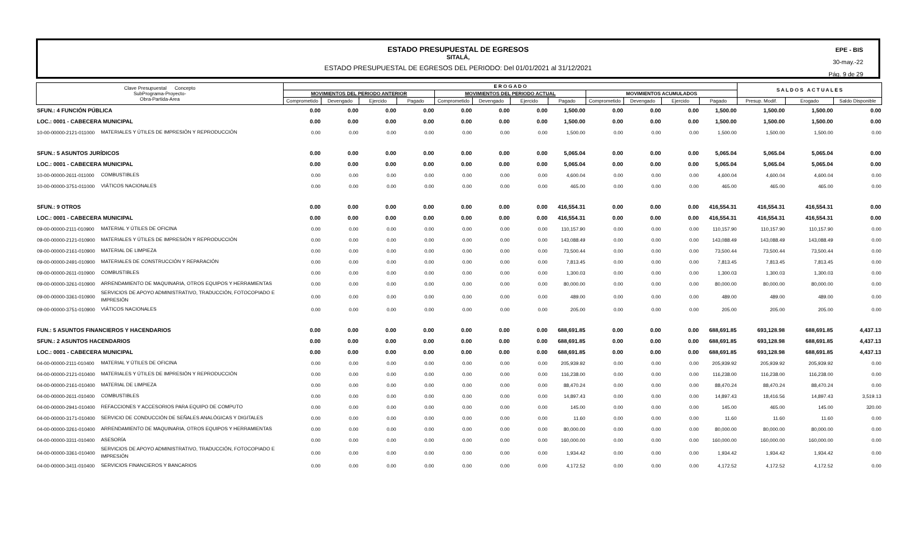ESTADO PRESUPUESTAL DE EGRESOS
SITALÁ,
ESTADO PRESUPUESTAL DE EGRESOS DEL PERIODO: Del 01/01/2021 al 31/12/2021
EPE - BIS
30-may.-22
Pág. 9 de 29
| Clave Presupuestal Concepto SubPrograma-Proyecto- Obra-Partida-Area | | E R O G A D O | | | | | | | | | | | | S A L D O S A C T U A L E S | | |
| --- | --- | --- | --- | --- | --- | --- | --- | --- | --- | --- | --- | --- | --- | --- | --- | --- |
| | | MOVIMIENTOS DEL PERIODO ANTERIOR | | | | MOVIMIENTOS DEL PERIODO ACTUAL | | | | MOVIMIENTOS ACUMULADOS | | | | | | |
| | | Comprometido | Devengado | Ejercido | Pagado | Comprometido | Devengado | Ejercido | Pagado | Comprometido | Devengado | Ejercido | Pagado | Presup. Modif. | Erogado | Saldo Disponible |
| SFUN.: 4 FUNCIÓN PÚBLICA | | 0.00 | 0.00 | 0.00 | 0.00 | 0.00 | 0.00 | 0.00 | 1,500.00 | 0.00 | 0.00 | 0.00 | 1,500.00 | 1,500.00 | 1,500.00 | 0.00 |
| LOC.: 0001 - CABECERA MUNICIPAL | | 0.00 | 0.00 | 0.00 | 0.00 | 0.00 | 0.00 | 0.00 | 1,500.00 | 0.00 | 0.00 | 0.00 | 1,500.00 | 1,500.00 | 1,500.00 | 0.00 |
| 10-00-00000-2121-011000 | MATERIALES Y ÚTILES DE IMPRESIÓN Y REPRODUCCIÓN | 0.00 | 0.00 | 0.00 | 0.00 | 0.00 | 0.00 | 0.00 | 1,500.00 | 0.00 | 0.00 | 0.00 | 1,500.00 | 1,500.00 | 1,500.00 | 0.00 |
| SFUN.: 5 ASUNTOS JURÍDICOS | | 0.00 | 0.00 | 0.00 | 0.00 | 0.00 | 0.00 | 0.00 | 5,065.04 | 0.00 | 0.00 | 0.00 | 5,065.04 | 5,065.04 | 5,065.04 | 0.00 |
| LOC.: 0001 - CABECERA MUNICIPAL | | 0.00 | 0.00 | 0.00 | 0.00 | 0.00 | 0.00 | 0.00 | 5,065.04 | 0.00 | 0.00 | 0.00 | 5,065.04 | 5,065.04 | 5,065.04 | 0.00 |
| 10-00-00000-2611-011000 | COMBUSTIBLES | 0.00 | 0.00 | 0.00 | 0.00 | 0.00 | 0.00 | 0.00 | 4,600.04 | 0.00 | 0.00 | 0.00 | 4,600.04 | 4,600.04 | 4,600.04 | 0.00 |
| 10-00-00000-3751-011000 | VIÁTICOS NACIONALES | 0.00 | 0.00 | 0.00 | 0.00 | 0.00 | 0.00 | 0.00 | 465.00 | 0.00 | 0.00 | 0.00 | 465.00 | 465.00 | 465.00 | 0.00 |
| SFUN.: 9 OTROS | | 0.00 | 0.00 | 0.00 | 0.00 | 0.00 | 0.00 | 0.00 | 416,554.31 | 0.00 | 0.00 | 0.00 | 416,554.31 | 416,554.31 | 416,554.31 | 0.00 |
| LOC.: 0001 - CABECERA MUNICIPAL | | 0.00 | 0.00 | 0.00 | 0.00 | 0.00 | 0.00 | 0.00 | 416,554.31 | 0.00 | 0.00 | 0.00 | 416,554.31 | 416,554.31 | 416,554.31 | 0.00 |
| 09-00-00000-2111-010900 | MATERIAL Y ÚTILES DE OFICINA | 0.00 | 0.00 | 0.00 | 0.00 | 0.00 | 0.00 | 0.00 | 110,157.90 | 0.00 | 0.00 | 0.00 | 110,157.90 | 110,157.90 | 110,157.90 | 0.00 |
| 09-00-00000-2121-010900 | MATERIALES Y ÚTILES DE IMPRESIÓN Y REPRODUCCIÓN | 0.00 | 0.00 | 0.00 | 0.00 | 0.00 | 0.00 | 0.00 | 143,088.49 | 0.00 | 0.00 | 0.00 | 143,088.49 | 143,088.49 | 143,088.49 | 0.00 |
| 09-00-00000-2161-010900 | MATERIAL DE LIMPIEZA | 0.00 | 0.00 | 0.00 | 0.00 | 0.00 | 0.00 | 0.00 | 73,500.44 | 0.00 | 0.00 | 0.00 | 73,500.44 | 73,500.44 | 73,500.44 | 0.00 |
| 09-00-00000-2491-010900 | MATERIALES DE CONSTRUCCIÓN Y REPARACIÓN | 0.00 | 0.00 | 0.00 | 0.00 | 0.00 | 0.00 | 0.00 | 7,813.45 | 0.00 | 0.00 | 0.00 | 7,813.45 | 7,813.45 | 7,813.45 | 0.00 |
| 09-00-00000-2611-010900 | COMBUSTIBLES | 0.00 | 0.00 | 0.00 | 0.00 | 0.00 | 0.00 | 0.00 | 1,300.03 | 0.00 | 0.00 | 0.00 | 1,300.03 | 1,300.03 | 1,300.03 | 0.00 |
| 09-00-00000-3261-010900 | ARRENDAMIENTO DE MAQUINARIA, OTROS EQUIPOS Y HERRAMIENTAS | 0.00 | 0.00 | 0.00 | 0.00 | 0.00 | 0.00 | 0.00 | 80,000.00 | 0.00 | 0.00 | 0.00 | 80,000.00 | 80,000.00 | 80,000.00 | 0.00 |
| 09-00-00000-3361-010900 | SERVICIOS DE APOYO ADMINISTRATIVO, TRADUCCIÓN, FOTOCOPIADO E IMPRESIÓN | 0.00 | 0.00 | 0.00 | 0.00 | 0.00 | 0.00 | 0.00 | 489.00 | 0.00 | 0.00 | 0.00 | 489.00 | 489.00 | 489.00 | 0.00 |
| 09-00-00000-3751-010900 | VIÁTICOS NACIONALES | 0.00 | 0.00 | 0.00 | 0.00 | 0.00 | 0.00 | 0.00 | 205.00 | 0.00 | 0.00 | 0.00 | 205.00 | 205.00 | 205.00 | 0.00 |
| FUN.: 5 ASUNTOS FINANCIEROS Y HACENDARIOS | | 0.00 | 0.00 | 0.00 | 0.00 | 0.00 | 0.00 | 0.00 | 688,691.85 | 0.00 | 0.00 | 0.00 | 688,691.85 | 693,128.98 | 688,691.85 | 4,437.13 |
| SFUN.: 2 ASUNTOS HACENDARIOS | | 0.00 | 0.00 | 0.00 | 0.00 | 0.00 | 0.00 | 0.00 | 688,691.85 | 0.00 | 0.00 | 0.00 | 688,691.85 | 693,128.98 | 688,691.85 | 4,437.13 |
| LOC.: 0001 - CABECERA MUNICIPAL | | 0.00 | 0.00 | 0.00 | 0.00 | 0.00 | 0.00 | 0.00 | 688,691.85 | 0.00 | 0.00 | 0.00 | 688,691.85 | 693,128.98 | 688,691.85 | 4,437.13 |
| 04-00-00000-2111-010400 | MATERIAL Y ÚTILES DE OFICINA | 0.00 | 0.00 | 0.00 | 0.00 | 0.00 | 0.00 | 0.00 | 205,939.92 | 0.00 | 0.00 | 0.00 | 205,939.92 | 205,939.92 | 205,939.92 | 0.00 |
| 04-00-00000-2121-010400 | MATERIALES Y ÚTILES DE IMPRESIÓN Y REPRODUCCIÓN | 0.00 | 0.00 | 0.00 | 0.00 | 0.00 | 0.00 | 0.00 | 116,238.00 | 0.00 | 0.00 | 0.00 | 116,238.00 | 116,238.00 | 116,238.00 | 0.00 |
| 04-00-00000-2161-010400 | MATERIAL DE LIMPIEZA | 0.00 | 0.00 | 0.00 | 0.00 | 0.00 | 0.00 | 0.00 | 88,470.24 | 0.00 | 0.00 | 0.00 | 88,470.24 | 88,470.24 | 88,470.24 | 0.00 |
| 04-00-00000-2611-010400 | COMBUSTIBLES | 0.00 | 0.00 | 0.00 | 0.00 | 0.00 | 0.00 | 0.00 | 14,897.43 | 0.00 | 0.00 | 0.00 | 14,897.43 | 18,416.56 | 14,897.43 | 3,519.13 |
| 04-00-00000-2941-010400 | REFACCIONES Y ACCESORIOS PARA EQUIPO DE COMPUTO | 0.00 | 0.00 | 0.00 | 0.00 | 0.00 | 0.00 | 0.00 | 145.00 | 0.00 | 0.00 | 0.00 | 145.00 | 465.00 | 145.00 | 320.00 |
| 04-00-00000-3171-010400 | SERVICIO DE CONDUCCIÓN DE SEÑALES ANALÓGICAS Y DIGITALES | 0.00 | 0.00 | 0.00 | 0.00 | 0.00 | 0.00 | 0.00 | 11.60 | 0.00 | 0.00 | 0.00 | 11.60 | 11.60 | 11.60 | 0.00 |
| 04-00-00000-3261-010400 | ARRENDAMIENTO DE MAQUINARIA, OTROS EQUIPOS Y HERRAMIENTAS | 0.00 | 0.00 | 0.00 | 0.00 | 0.00 | 0.00 | 0.00 | 80,000.00 | 0.00 | 0.00 | 0.00 | 80,000.00 | 80,000.00 | 80,000.00 | 0.00 |
| 04-00-00000-3311-010400 | ASESORÍA | 0.00 | 0.00 | 0.00 | 0.00 | 0.00 | 0.00 | 0.00 | 160,000.00 | 0.00 | 0.00 | 0.00 | 160,000.00 | 160,000.00 | 160,000.00 | 0.00 |
| 04-00-00000-3361-010400 | SERVICIOS DE APOYO ADMINISTRATIVO, TRADUCCIÓN, FOTOCOPIADO E IMPRESIÓN | 0.00 | 0.00 | 0.00 | 0.00 | 0.00 | 0.00 | 0.00 | 1,934.42 | 0.00 | 0.00 | 0.00 | 1,934.42 | 1,934.42 | 1,934.42 | 0.00 |
| 04-00-00000-3411-010400 | SERVICIOS FINANCIEROS Y BANCARIOS | 0.00 | 0.00 | 0.00 | 0.00 | 0.00 | 0.00 | 0.00 | 4,172.52 | 0.00 | 0.00 | 0.00 | 4,172.52 | 4,172.52 | 4,172.52 | 0.00 |